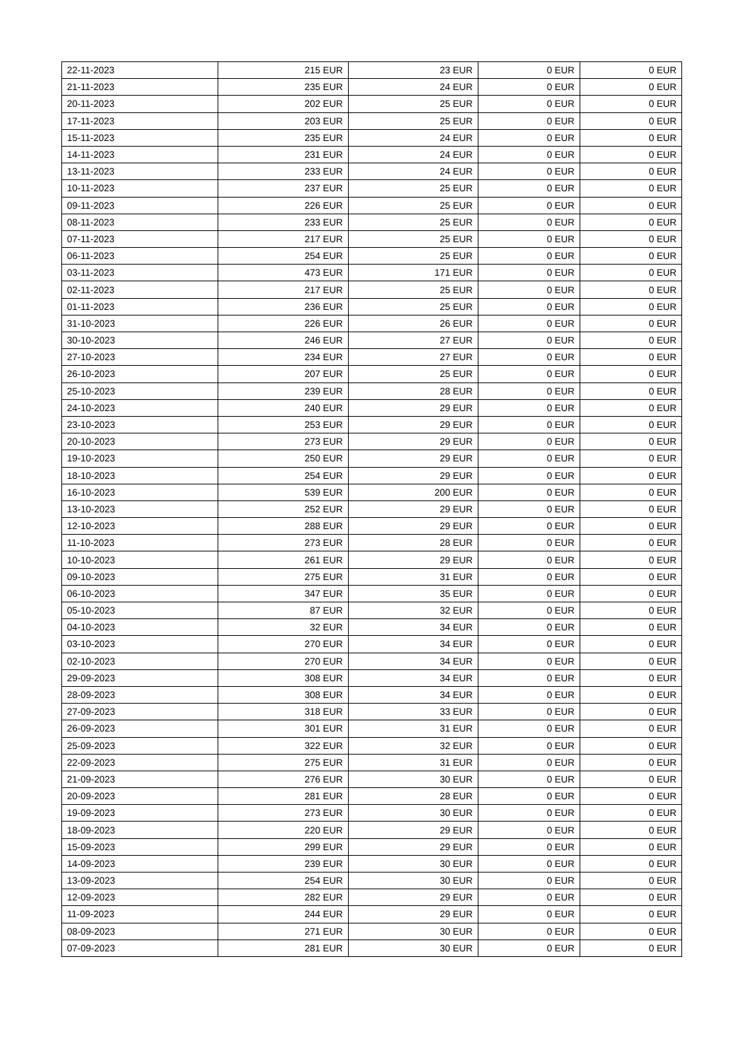| 22-11-2023 | 215 EUR | 23 EUR | 0 EUR | 0 EUR |
| 21-11-2023 | 235 EUR | 24 EUR | 0 EUR | 0 EUR |
| 20-11-2023 | 202 EUR | 25 EUR | 0 EUR | 0 EUR |
| 17-11-2023 | 203 EUR | 25 EUR | 0 EUR | 0 EUR |
| 15-11-2023 | 235 EUR | 24 EUR | 0 EUR | 0 EUR |
| 14-11-2023 | 231 EUR | 24 EUR | 0 EUR | 0 EUR |
| 13-11-2023 | 233 EUR | 24 EUR | 0 EUR | 0 EUR |
| 10-11-2023 | 237 EUR | 25 EUR | 0 EUR | 0 EUR |
| 09-11-2023 | 226 EUR | 25 EUR | 0 EUR | 0 EUR |
| 08-11-2023 | 233 EUR | 25 EUR | 0 EUR | 0 EUR |
| 07-11-2023 | 217 EUR | 25 EUR | 0 EUR | 0 EUR |
| 06-11-2023 | 254 EUR | 25 EUR | 0 EUR | 0 EUR |
| 03-11-2023 | 473 EUR | 171 EUR | 0 EUR | 0 EUR |
| 02-11-2023 | 217 EUR | 25 EUR | 0 EUR | 0 EUR |
| 01-11-2023 | 236 EUR | 25 EUR | 0 EUR | 0 EUR |
| 31-10-2023 | 226 EUR | 26 EUR | 0 EUR | 0 EUR |
| 30-10-2023 | 246 EUR | 27 EUR | 0 EUR | 0 EUR |
| 27-10-2023 | 234 EUR | 27 EUR | 0 EUR | 0 EUR |
| 26-10-2023 | 207 EUR | 25 EUR | 0 EUR | 0 EUR |
| 25-10-2023 | 239 EUR | 28 EUR | 0 EUR | 0 EUR |
| 24-10-2023 | 240 EUR | 29 EUR | 0 EUR | 0 EUR |
| 23-10-2023 | 253 EUR | 29 EUR | 0 EUR | 0 EUR |
| 20-10-2023 | 273 EUR | 29 EUR | 0 EUR | 0 EUR |
| 19-10-2023 | 250 EUR | 29 EUR | 0 EUR | 0 EUR |
| 18-10-2023 | 254 EUR | 29 EUR | 0 EUR | 0 EUR |
| 16-10-2023 | 539 EUR | 200 EUR | 0 EUR | 0 EUR |
| 13-10-2023 | 252 EUR | 29 EUR | 0 EUR | 0 EUR |
| 12-10-2023 | 288 EUR | 29 EUR | 0 EUR | 0 EUR |
| 11-10-2023 | 273 EUR | 28 EUR | 0 EUR | 0 EUR |
| 10-10-2023 | 261 EUR | 29 EUR | 0 EUR | 0 EUR |
| 09-10-2023 | 275 EUR | 31 EUR | 0 EUR | 0 EUR |
| 06-10-2023 | 347 EUR | 35 EUR | 0 EUR | 0 EUR |
| 05-10-2023 | 87 EUR | 32 EUR | 0 EUR | 0 EUR |
| 04-10-2023 | 32 EUR | 34 EUR | 0 EUR | 0 EUR |
| 03-10-2023 | 270 EUR | 34 EUR | 0 EUR | 0 EUR |
| 02-10-2023 | 270 EUR | 34 EUR | 0 EUR | 0 EUR |
| 29-09-2023 | 308 EUR | 34 EUR | 0 EUR | 0 EUR |
| 28-09-2023 | 308 EUR | 34 EUR | 0 EUR | 0 EUR |
| 27-09-2023 | 318 EUR | 33 EUR | 0 EUR | 0 EUR |
| 26-09-2023 | 301 EUR | 31 EUR | 0 EUR | 0 EUR |
| 25-09-2023 | 322 EUR | 32 EUR | 0 EUR | 0 EUR |
| 22-09-2023 | 275 EUR | 31 EUR | 0 EUR | 0 EUR |
| 21-09-2023 | 276 EUR | 30 EUR | 0 EUR | 0 EUR |
| 20-09-2023 | 281 EUR | 28 EUR | 0 EUR | 0 EUR |
| 19-09-2023 | 273 EUR | 30 EUR | 0 EUR | 0 EUR |
| 18-09-2023 | 220 EUR | 29 EUR | 0 EUR | 0 EUR |
| 15-09-2023 | 299 EUR | 29 EUR | 0 EUR | 0 EUR |
| 14-09-2023 | 239 EUR | 30 EUR | 0 EUR | 0 EUR |
| 13-09-2023 | 254 EUR | 30 EUR | 0 EUR | 0 EUR |
| 12-09-2023 | 282 EUR | 29 EUR | 0 EUR | 0 EUR |
| 11-09-2023 | 244 EUR | 29 EUR | 0 EUR | 0 EUR |
| 08-09-2023 | 271 EUR | 30 EUR | 0 EUR | 0 EUR |
| 07-09-2023 | 281 EUR | 30 EUR | 0 EUR | 0 EUR |